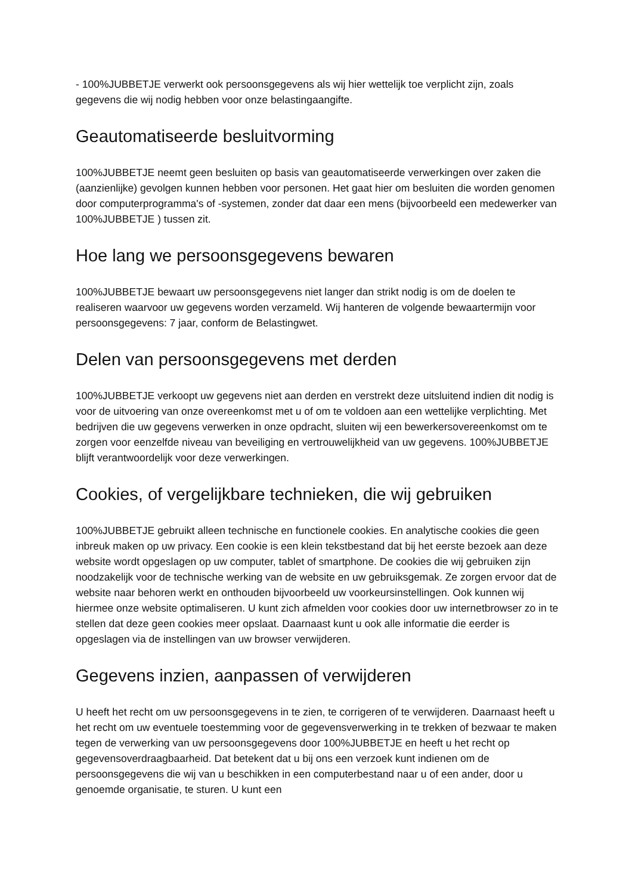- 100%JUBBETJE verwerkt ook persoonsgegevens als wij hier wettelijk toe verplicht zijn, zoals gegevens die wij nodig hebben voor onze belastingaangifte.
Geautomatiseerde besluitvorming
100%JUBBETJE neemt geen besluiten op basis van geautomatiseerde verwerkingen over zaken die (aanzienlijke) gevolgen kunnen hebben voor personen. Het gaat hier om besluiten die worden genomen door computerprogramma's of -systemen, zonder dat daar een mens (bijvoorbeeld een medewerker van 100%JUBBETJE ) tussen zit.
Hoe lang we persoonsgegevens bewaren
100%JUBBETJE bewaart uw persoonsgegevens niet langer dan strikt nodig is om de doelen te realiseren waarvoor uw gegevens worden verzameld. Wij hanteren de volgende bewaartermijn voor persoonsgegevens: 7 jaar, conform de Belastingwet.
Delen van persoonsgegevens met derden
100%JUBBETJE verkoopt uw gegevens niet aan derden en verstrekt deze uitsluitend indien dit nodig is voor de uitvoering van onze overeenkomst met u of om te voldoen aan een wettelijke verplichting. Met bedrijven die uw gegevens verwerken in onze opdracht, sluiten wij een bewerkersovereenkomst om te zorgen voor eenzelfde niveau van beveiliging en vertrouwelijkheid van uw gegevens. 100%JUBBETJE blijft verantwoordelijk voor deze verwerkingen.
Cookies, of vergelijkbare technieken, die wij gebruiken
100%JUBBETJE gebruikt alleen technische en functionele cookies. En analytische cookies die geen inbreuk maken op uw privacy. Een cookie is een klein tekstbestand dat bij het eerste bezoek aan deze website wordt opgeslagen op uw computer, tablet of smartphone. De cookies die wij gebruiken zijn noodzakelijk voor de technische werking van de website en uw gebruiksgemak. Ze zorgen ervoor dat de website naar behoren werkt en onthouden bijvoorbeeld uw voorkeursinstellingen. Ook kunnen wij hiermee onze website optimaliseren. U kunt zich afmelden voor cookies door uw internetbrowser zo in te stellen dat deze geen cookies meer opslaat. Daarnaast kunt u ook alle informatie die eerder is opgeslagen via de instellingen van uw browser verwijderen.
Gegevens inzien, aanpassen of verwijderen
U heeft het recht om uw persoonsgegevens in te zien, te corrigeren of te verwijderen. Daarnaast heeft u het recht om uw eventuele toestemming voor de gegevensverwerking in te trekken of bezwaar te maken tegen de verwerking van uw persoonsgegevens door 100%JUBBETJE en heeft u het recht op gegevensoverdraagbaarheid. Dat betekent dat u bij ons een verzoek kunt indienen om de persoonsgegevens die wij van u beschikken in een computerbestand naar u of een ander, door u genoemde organisatie, te sturen. U kunt een